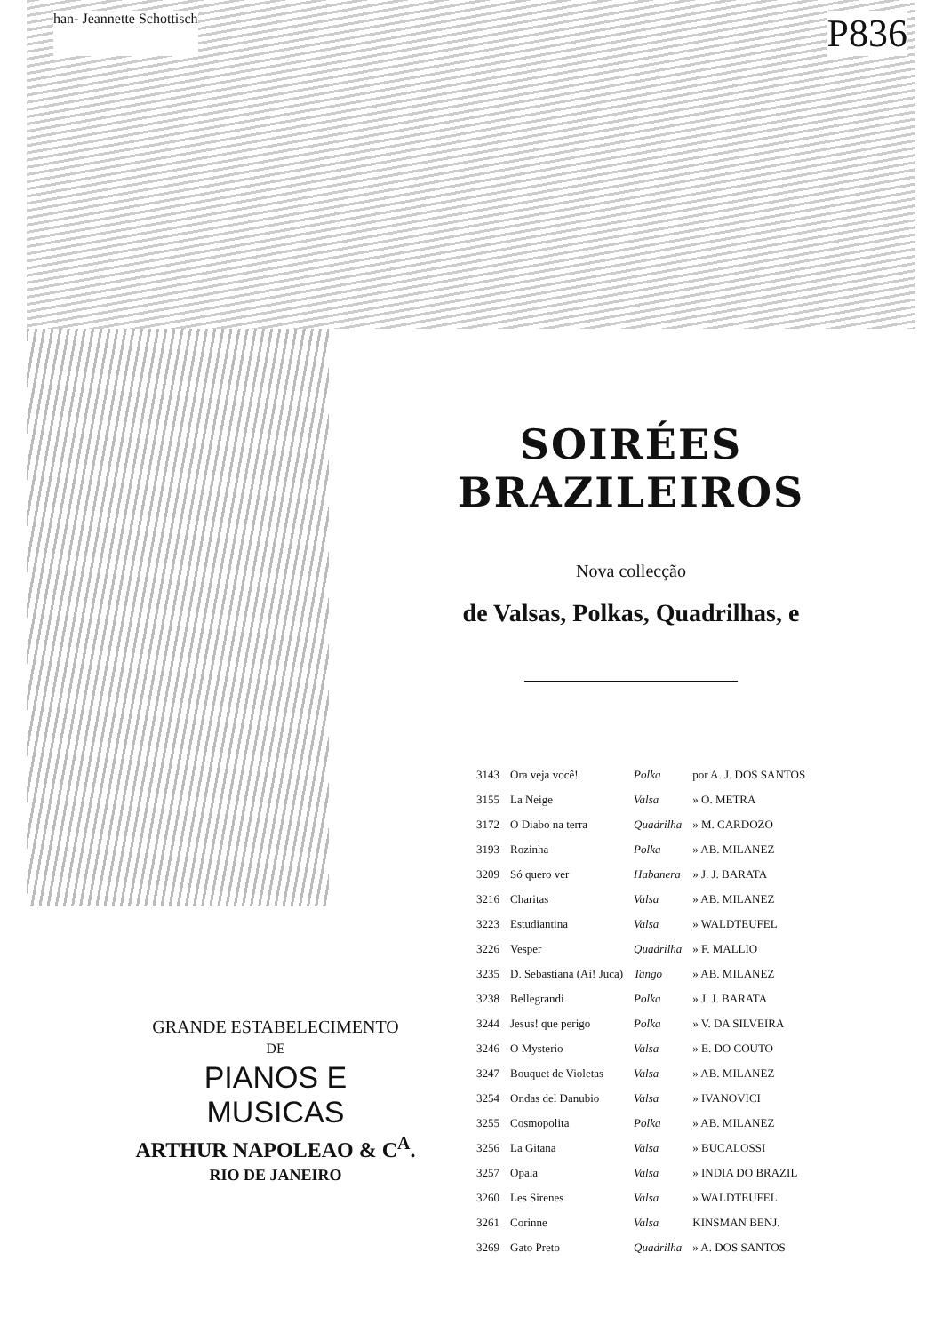han- Jeannette Schottisch P836
SOIRÉES BRAZILEIROS
Nova collecção
de Valsas, Polkas, Quadrilhas, e
| 3143 | Ora veja você! | Polka | por A. J. DOS SANTOS |
| 3155 | La Neige | Valsa | » O. METRA |
| 3172 | O Diabo na terra | Quadrilha | » M. CARDOZO |
| 3193 | Rozinha | Polka | » AB. MILANEZ |
| 3209 | Só quero ver | Habanera | » J. J. BARATA |
| 3216 | Charitas | Valsa | » AB. MILANEZ |
| 3223 | Estudiantina | Valsa | » WALDTEUFEL |
| 3226 | Vesper | Quadrilha | » F. MALLIO |
| 3235 | D. Sebastiana (Ai! Juca) | Tango | » AB. MILANEZ |
| 3238 | Bellegrandi | Polka | » J. J. BARATA |
| 3244 | Jesus! que perigo | Polka | » V. DA SILVEIRA |
| 3246 | O Mysterio | Valsa | » E. DO COUTO |
| 3247 | Bouquet de Violetas | Valsa | » AB. MILANEZ |
| 3254 | Ondas del Danubio | Valsa | » IVANOVICI |
| 3255 | Cosmopolita | Polka | » AB. MILANEZ |
| 3256 | La Gitana | Valsa | » BUCALOSSI |
| 3257 | Opala | Valsa | » INDIA DO BRAZIL |
| 3260 | Les Sirenes | Valsa | » WALDTEUFEL |
| 3261 | Corinne | Valsa | KINSMAN BENJ. |
| 3269 | Gato Preto | Quadrilha | » A. DOS SANTOS |
GRANDE ESTABELECIMENTO
DE
PIANOS E MUSICAS
ARTHUR NAPOLEAO & C<sup>A</sup>.
RIO DE JANEIRO